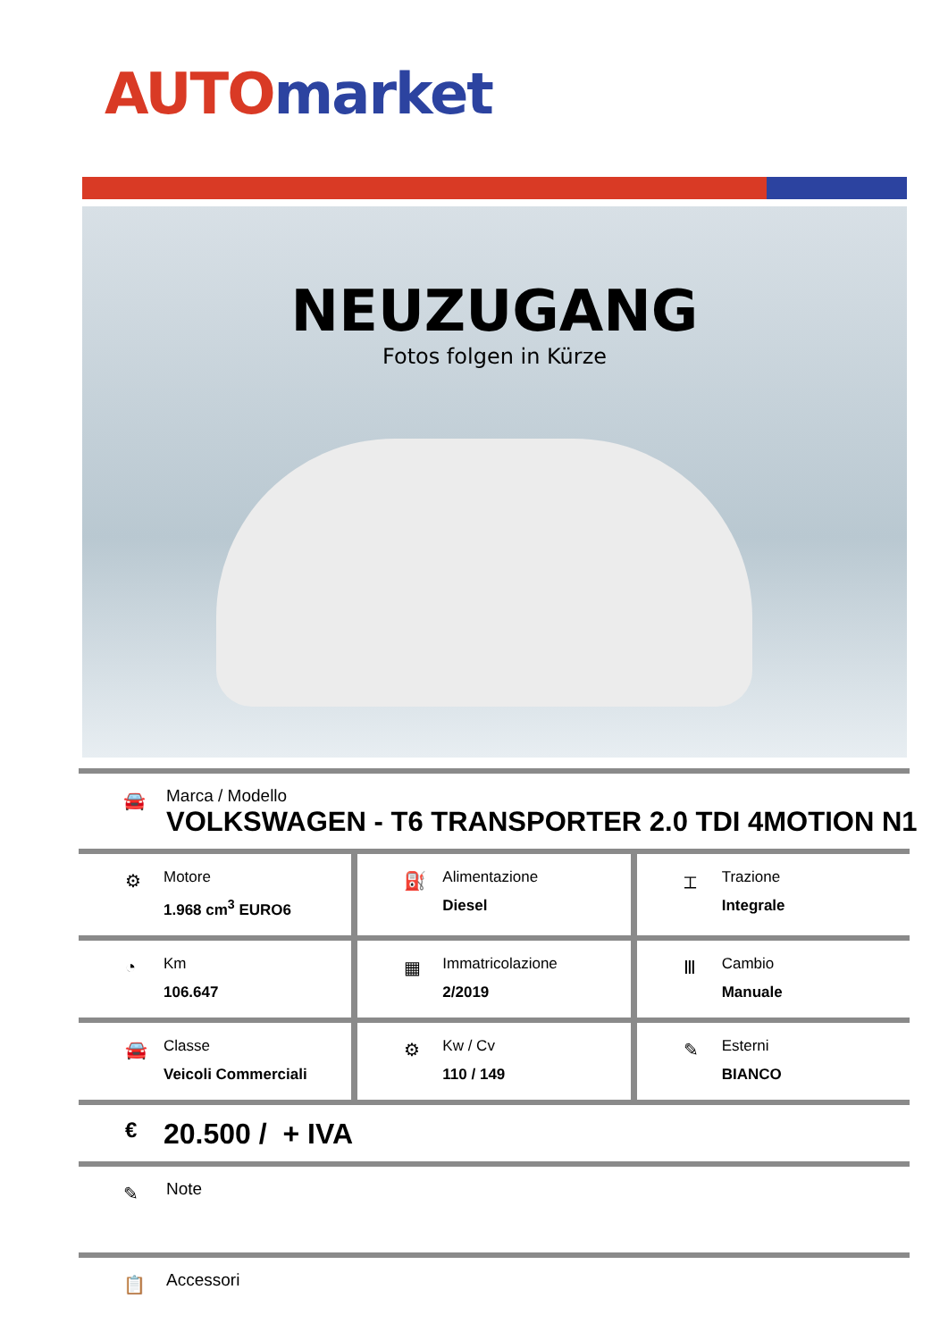AUTO market
NEUZUGANG
Fotos folgen in Kürze
🚘 Marca / Modello
VOLKSWAGEN - T6 TRANSPORTER 2.0 TDI 4MOTION N1
⚙ Motore
1.968 cm<sup>3</sup> EURO6
⛽ Alimentazione
Diesel
⌶ Trazione
Integrale
◔ Km
106.647
▦ Immatricolazione
2/2019
Ⅲ Cambio
Manuale
🚘 Classe
Veicoli Commerciali
⚙ Kw / Cv
110 / 149
✎ Esterni
BIANCO
€ 20.500 / + IVA
✎ Note
📋 Accessori